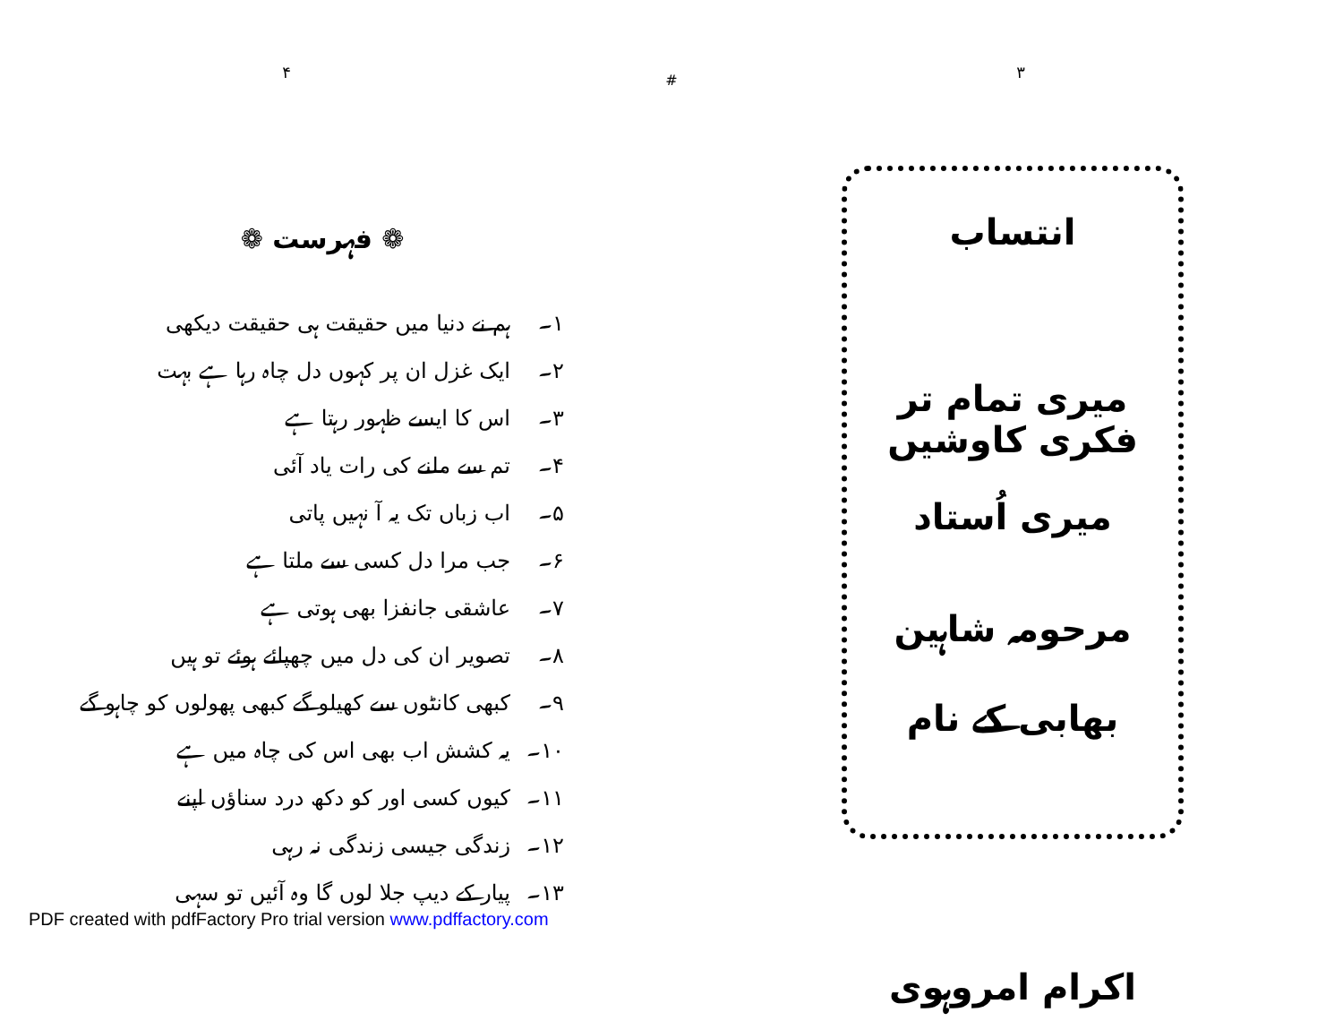۴
❁ فہرست ❁
۱۔ ہم نے دنیا میں حقیقت ہی حقیقت دیکھی
۲۔ ایک غزل ان پر کہوں دل چاہ رہا ہے بہت
۳۔ اس کا ایسے ظہور رہتا ہے
۴۔ تم سے ملنے کی رات یاد آئی
۵۔ اب زباں تک یہ آ نہیں پاتی
۶۔ جب مرا دل کسی سے ملتا ہے
۷۔ عاشقی جانفزا بھی ہوتی ہے
۸۔ تصویر ان کی دل میں چھپائے ہوئے تو ہیں
۹۔ کبھی کانٹوں سے کھیلو گے کبھی پھولوں کو چاہو گے
۱۰۔ یہ کشش اب بھی اس کی چاہ میں ہے
۱۱۔ کیوں کسی اور کو دکھ درد سناؤں اپنے
۱۲۔ زندگی جیسی زندگی نہ رہی
۱۳۔ پیار کے دیپ جلا لوں گا وہ آئیں تو سہی
#
۳
انتساب
میری تمام تر فکری کاوشیں
میری اُستاد
مرحومہ شاہین بھابی کے نام
اکرام امروہوی
PDF created with pdfFactory Pro trial version www.pdffactory.com